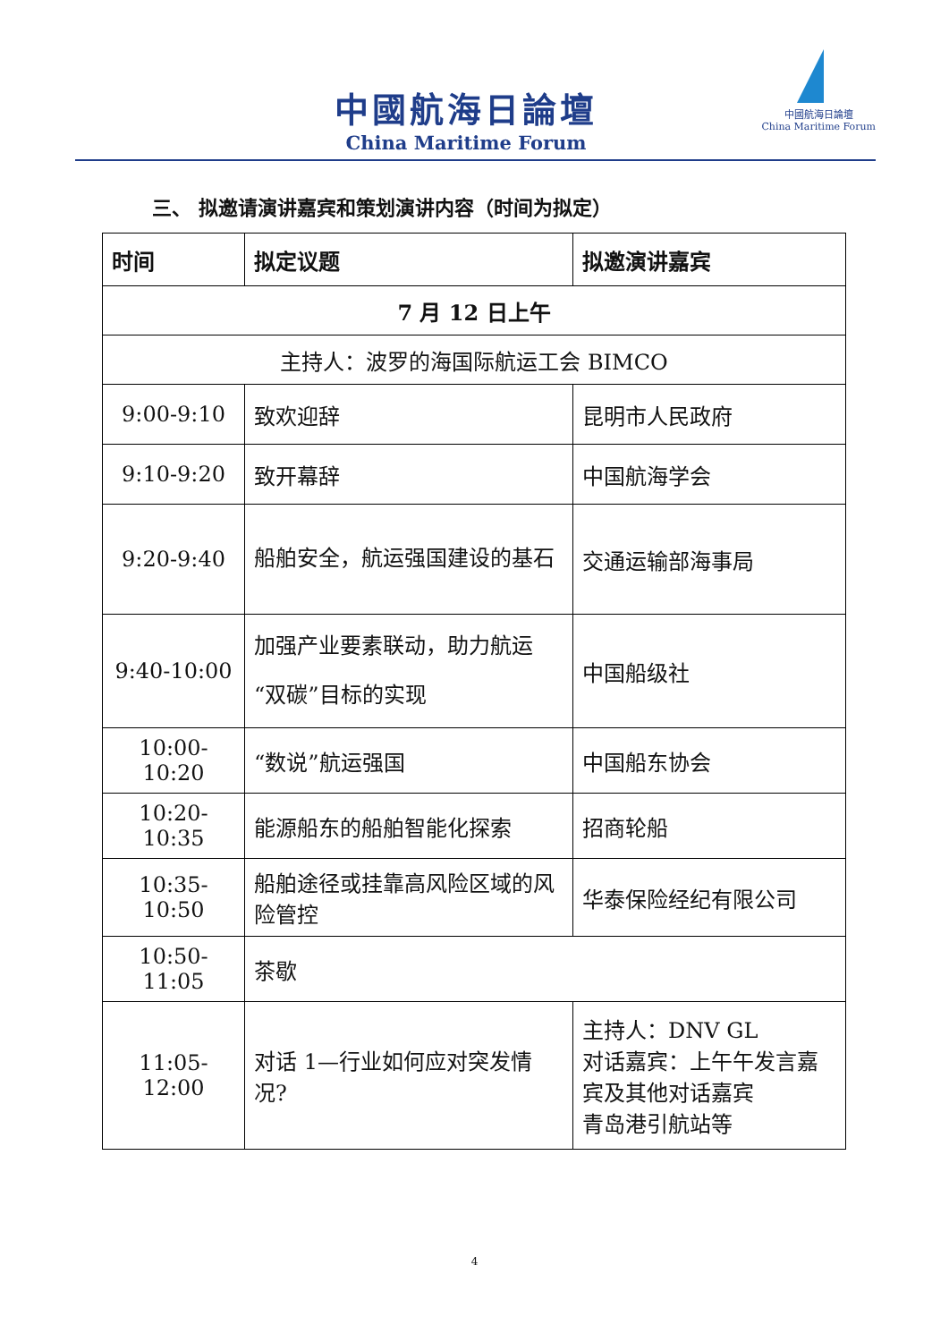中國航海日論壇
China Maritime Forum
中國航海日論壇
China Maritime Forum
三、 拟邀请演讲嘉宾和策划演讲内容（时间为拟定）
| 时间 | 拟定议题 | 拟邀演讲嘉宾 |
| --- | --- | --- |
| 7 月 12 日上午 | | |
| 主持人：波罗的海国际航运工会 BIMCO | | |
| 9:00-9:10 | 致欢迎辞 | 昆明市人民政府 |
| 9:10-9:20 | 致开幕辞 | 中国航海学会 |
| 9:20-9:40 | 船舶安全，航运强国建设的基石 | 交通运输部海事局 |
| 9:40-10:00 | 加强产业要素联动，助力航运“双碳”目标的实现 | 中国船级社 |
| 10:00-10:20 | “数说”航运强国 | 中国船东协会 |
| 10:20-10:35 | 能源船东的船舶智能化探索 | 招商轮船 |
| 10:35-10:50 | 船舶途径或挂靠高风险区域的风险管控 | 华泰保险经纪有限公司 |
| 10:50-11:05 | 茶歇 | |
| 11:05-12:00 | 对话 1—行业如何应对突发情况? | 主持人：DNV GL 对话嘉宾：上午午发言嘉宾及其他对话嘉宾 青岛港引航站等 |
4